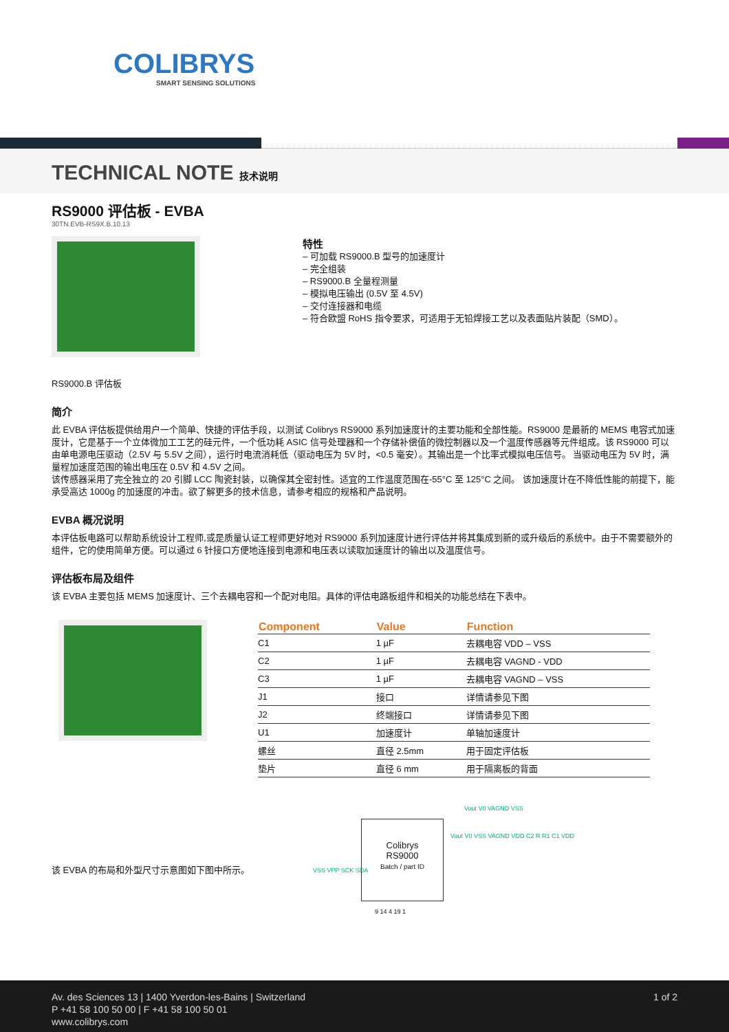COLIBRYS
SMART SENSING SOLUTIONS
TECHNICAL NOTE 技术说明
RS9000 评估板 - EVBA
30TN.EVB-RS9X.B.10.13
RS9000.B 评估板
特性
– 可加载 RS9000.B 型号的加速度计
– 完全组装
– RS9000.B 全量程测量
– 模拟电压输出 (0.5V 至 4.5V)
– 交付连接器和电缆
– 符合欧盟 RoHS 指令要求，可适用于无铅焊接工艺以及表面贴片装配（SMD）。
简介
此 EVBA 评估板提供给用户一个简单、快捷的评估手段，以测试 Colibrys RS9000 系列加速度计的主要功能和全部性能。RS9000 是最新的 MEMS 电容式加速度计，它是基于一个立体微加工工艺的硅元件，一个低功耗 ASIC 信号处理器和一个存储补偿值的微控制器以及一个温度传感器等元件组成。该 RS9000 可以由单电源电压驱动（2.5V 与 5.5V 之间），运行时电流消耗低（驱动电压为 5V 时，<0.5 毫安）。其输出是一个比率式模拟电压信号。 当驱动电压为 5V 时，满量程加速度范围的输出电压在 0.5V 和 4.5V 之间。
该传感器采用了完全独立的 20 引脚 LCC 陶瓷封装，以确保其全密封性。适宜的工作温度范围在-55°C 至 125°C 之间。 该加速度计在不降低性能的前提下，能承受高达 1000g 的加速度的冲击。欲了解更多的技术信息，请参考相应的规格和产品说明。
EVBA 概况说明
本评估板电路可以帮助系统设计工程师,或是质量认证工程师更好地对 RS9000 系列加速度计进行评估并将其集成到新的或升级后的系统中。由于不需要额外的组件，它的使用简单方便。可以通过 6 针接口方便地连接到电源和电压表以读取加速度计的输出以及温度信号。
评估板布局及组件
该 EVBA 主要包括 MEMS 加速度计、三个去耦电容和一个配对电阻。具体的评估电路板组件和相关的功能总结在下表中。
| Component | Value | Function |
| --- | --- | --- |
| C1 | 1 µF | 去耦电容 VDD – VSS |
| C2 | 1 µF | 去耦电容 VAGND - VDD |
| C3 | 1 µF | 去耦电容 VAGND – VSS |
| J1 | 接口 | 详情请参见下图 |
| J2 | 终端接口 | 详情请参见下图 |
| U1 | 加速度计 | 单轴加速度计 |
| 螺丝 | 直径 2.5mm | 用于固定评估板 |
| 垫片 | 直径 6 mm | 用于隔离板的背面 |
该 EVBA 的布局和外型尺寸示意图如下图中所示。
Colibrys
RS9000
Batch / part ID
Vout V0 VAGND VSS
VSS VPP SCK SDA
Vout V0 VSS VAGND VDD C2 R R1 C1 VDD
9 14 4 19 1
1 of 2
Av. des Sciences 13 | 1400 Yverdon-les-Bains | Switzerland
P +41 58 100 50 00 | F +41 58 100 50 01
www.colibrys.com